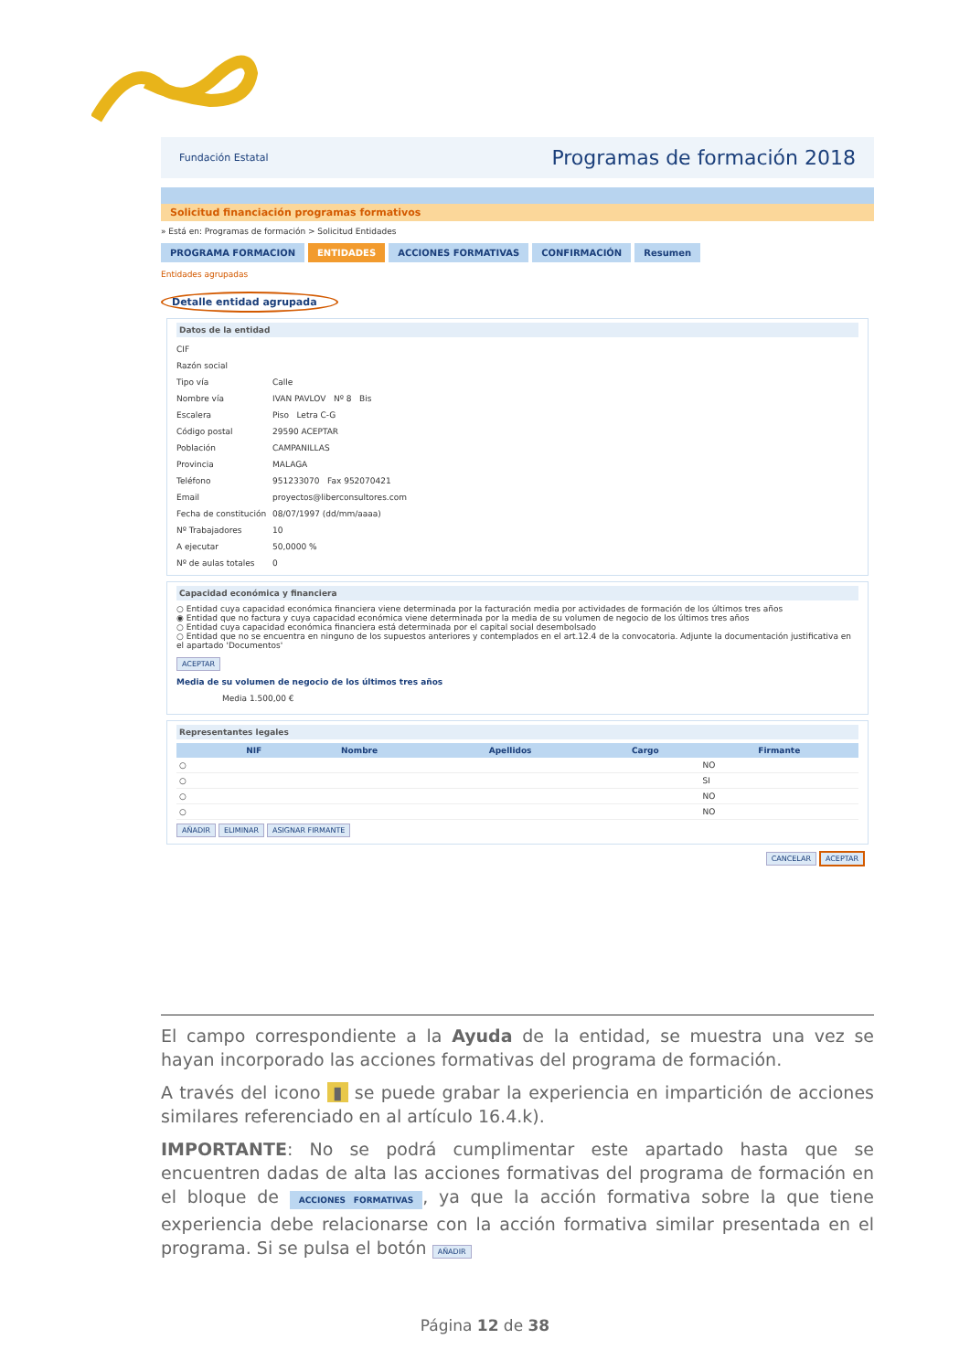Fundación Estatal Programas de formación 2018
Solicitud financiación programas formativos
» Está en: Programas de formación > Solicitud Entidades
PROGRAMA FORMACION ENTIDADES ACCIONES FORMATIVAS CONFIRMACIÓN Resumen
Entidades agrupadas
Detalle entidad agrupada
Datos de la entidad
CIF
Razón social
Tipo vía Calle
Nombre vía IVAN PAVLOV Nº 8 Bis
Escalera Piso Letra C-G
Código postal 29590 ACEPTAR
Población CAMPANILLAS
Provincia MALAGA
Teléfono 951233070 Fax 952070421
Email proyectos@liberconsultores.com
Fecha de constitución 08/07/1997 (dd/mm/aaaa)
Nº Trabajadores 10
A ejecutar 50,0000 %
Nº de aulas totales 0
Capacidad económica y financiera
○ Entidad cuya capacidad económica financiera viene determinada por la facturación media por actividades de formación de los últimos tres años
◉ Entidad que no factura y cuya capacidad económica viene determinada por la media de su volumen de negocio de los últimos tres años
○ Entidad cuya capacidad económica financiera está determinada por el capital social desembolsado
○ Entidad que no se encuentra en ninguno de los supuestos anteriores y contemplados en el art.12.4 de la convocatoria. Adjunte la documentación justificativa en el apartado 'Documentos'
ACEPTAR
Media de su volumen de negocio de los últimos tres años
Media 1.500,00 €
Representantes legales
| | NIF | Nombre | Apellidos | Cargo | Firmante |
| --- | --- | --- | --- | --- | --- |
| ○ | | | | | NO |
| ○ | | | | | SI |
| ○ | | | | | NO |
| ○ | | | | | NO |
AÑADIR ELIMINAR ASIGNAR FIRMANTE
CANCELAR ACEPTAR
El campo correspondiente a la Ayuda de la entidad, se muestra una vez se hayan incorporado las acciones formativas del programa de formación.
A través del icono ▮ se puede grabar la experiencia en impartición de acciones similares referenciado en al artículo 16.4.k).
IMPORTANTE: No se podrá cumplimentar este apartado hasta que se encuentren dadas de alta las acciones formativas del programa de formación en el bloque de ACCIONES FORMATIVAS, ya que la acción formativa sobre la que tiene experiencia debe relacionarse con la acción formativa similar presentada en el programa. Si se pulsa el botón AÑADIR
Página 12 de 38